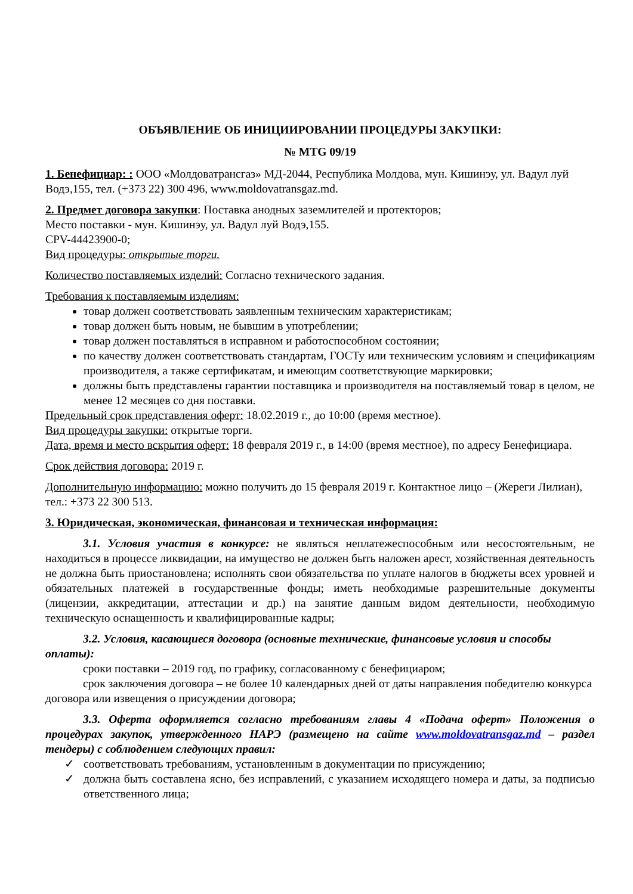ОБЪЯВЛЕНИЕ ОБ ИНИЦИИРОВАНИИ ПРОЦЕДУРЫ ЗАКУПКИ:
№ MTG 09/19
1. Бенефициар: : ООО «Молдоватрансгаз» МД-2044, Республика Молдова, мун. Кишинэу, ул. Вадул луй Водэ,155, тел. (+373 22) 300 496, www.moldovatransgaz.md.
2. Предмет договора закупки: Поставка анодных заземлителей и протекторов;
Место поставки - мун. Кишинэу, ул. Вадул луй Водэ,155.
CPV-44423900-0;
Вид процедуры: открытые торги.
Количество поставляемых изделий: Согласно технического задания.
Требования к поставляемым изделиям:
товар должен соответствовать заявленным техническим характеристикам;
товар должен быть новым, не бывшим в употреблении;
товар должен поставляться в исправном и работоспособном состоянии;
по качеству должен соответствовать стандартам, ГОСТу или техническим условиям и спецификациям производителя, а также сертификатам, и имеющим соответствующие маркировки;
должны быть представлены гарантии поставщика и производителя на поставляемый товар в целом, не менее 12 месяцев со дня поставки.
Предельный срок представления оферт: 18.02.2019 г., до 10:00 (время местное).
Вид процедуры закупки: открытые торги.
Дата, время и место вскрытия оферт: 18 февраля 2019 г., в 14:00 (время местное), по адресу Бенефициара.
Срок действия договора: 2019 г.
Дополнительную информацию: можно получить до 15 февраля 2019 г. Контактное лицо – (Жереги Лилиан), тел.: +373 22 300 513.
3. Юридическая, экономическая, финансовая и техническая информация:
3.1. Условия участия в конкурсе: не являться неплатежеспособным или несостоятельным, не находиться в процессе ликвидации, на имущество не должен быть наложен арест, хозяйственная деятельность не должна быть приостановлена; исполнять свои обязательства по уплате налогов в бюджеты всех уровней и обязательных платежей в государственные фонды; иметь необходимые разрешительные документы (лицензии, аккредитации, аттестации и др.) на занятие данным видом деятельности, необходимую техническую оснащенность и квалифицированные кадры;
3.2. Условия, касающиеся договора (основные технические, финансовые условия и способы оплаты):
сроки поставки – 2019 год, по графику, согласованному с бенефициаром;
срок заключения договора – не более 10 календарных дней от даты направления победителю конкурса договора или извещения о присуждении договора;
3.3. Оферта оформляется согласно требованиям главы 4 «Подача оферт» Положения о процедурах закупок, утвержденного НАРЭ (размещено на сайте www.moldovatransgaz.md – раздел тендеры) с соблюдением следующих правил:
✓ соответствовать требованиям, установленным в документации по присуждению;
✓ должна быть составлена ясно, без исправлений, с указанием исходящего номера и даты, за подписью ответственного лица;